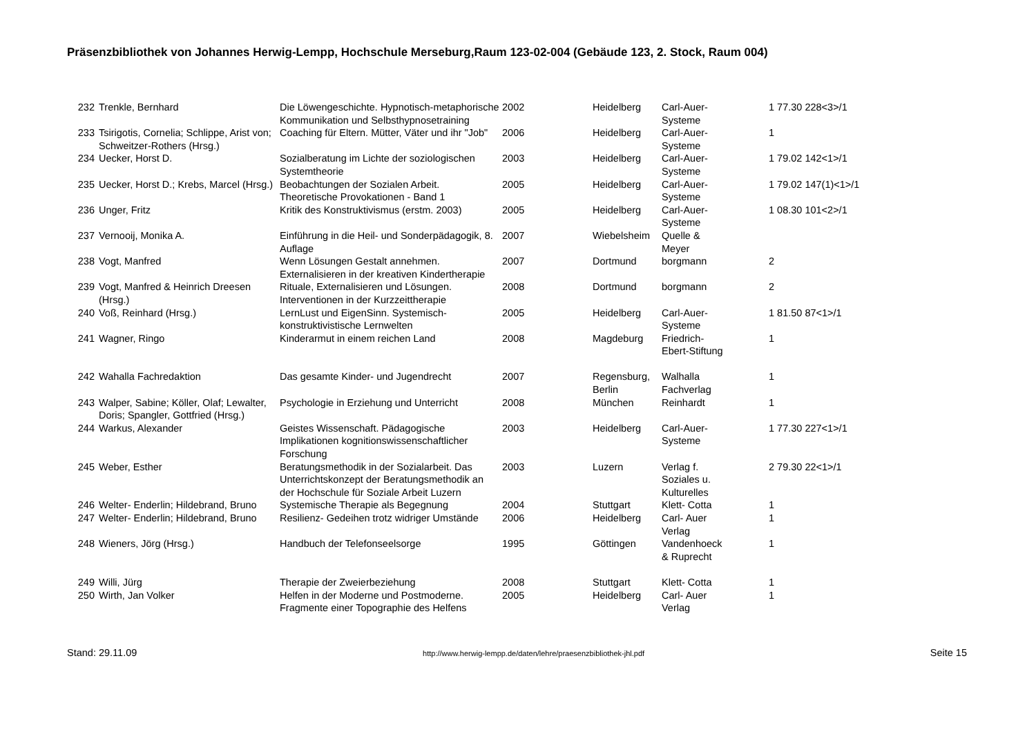Präsenzbibliothek von Johannes Herwig-Lempp, Hochschule Merseburg,Raum 123-02-004 (Gebäude 123, 2. Stock, Raum 004)
| 232 | Trenkle, Bernhard | Die Löwengeschichte. Hypnotisch-metaphorische Kommunikation und Selbsthypnosetraining | 2002 | Heidelberg | Carl-Auer- Systeme | 1 77.30 228<3>/1 |
| 233 | Tsirigotis, Cornelia; Schlippe, Arist von; Schweitzer-Rothers (Hrsg.) | Coaching für Eltern. Mütter, Väter und ihr "Job" | 2006 | Heidelberg | Carl-Auer- Systeme | 1 |
| 234 | Uecker, Horst D. | Sozialberatung im Lichte der soziologischen Systemtheorie | 2003 | Heidelberg | Carl-Auer- Systeme | 1 79.02 142<1>/1 |
| 235 | Uecker, Horst D.; Krebs, Marcel (Hrsg.) | Beobachtungen der Sozialen Arbeit. Theoretische Provokationen - Band 1 | 2005 | Heidelberg | Carl-Auer- Systeme | 1 79.02 147(1)<1>/1 |
| 236 | Unger, Fritz | Kritik des Konstruktivismus (erstm. 2003) | 2005 | Heidelberg | Carl-Auer- Systeme | 1 08.30 101<2>/1 |
| 237 | Vernooij, Monika A. | Einführung in die Heil- und Sonderpädagogik, 8. Auflage | 2007 | Wiebelsheim | Quelle & Meyer | |
| 238 | Vogt, Manfred | Wenn Lösungen Gestalt annehmen. Externalisieren in der kreativen Kindertherapie | 2007 | Dortmund | borgmann | 2 |
| 239 | Vogt, Manfred & Heinrich Dreesen (Hrsg.) | Rituale, Externalisieren und Lösungen. Interventionen in der Kurzzeittherapie | 2008 | Dortmund | borgmann | 2 |
| 240 | Voß, Reinhard (Hrsg.) | LernLust und EigenSinn. Systemisch-konstruktivistische Lernwelten | 2005 | Heidelberg | Carl-Auer- Systeme | 1 81.50 87<1>/1 |
| 241 | Wagner, Ringo | Kinderarmut in einem reichen Land | 2008 | Magdeburg | Friedrich- Ebert-Stiftung | 1 |
| 242 | Wahalla Fachredaktion | Das gesamte Kinder- und Jugendrecht | 2007 | Regensburg, Berlin | Walhalla Fachverlag | 1 |
| 243 | Walper, Sabine; Köller, Olaf; Lewalter, Doris; Spangler, Gottfried (Hrsg.) | Psychologie in Erziehung und Unterricht | 2008 | München | Reinhardt | 1 |
| 244 | Warkus, Alexander | Geistes Wissenschaft. Pädagogische Implikationen kognitionswissenschaftlicher Forschung | 2003 | Heidelberg | Carl-Auer- Systeme | 1 77.30 227<1>/1 |
| 245 | Weber, Esther | Beratungsmethodik in der Sozialarbeit. Das Unterrichtskonzept der Beratungsmethodik an der Hochschule für Soziale Arbeit Luzern | 2003 | Luzern | Verlag f. Soziales u. Kulturelles | 2 79.30 22<1>/1 |
| 246 | Welter- Enderlin; Hildebrand, Bruno | Systemische Therapie als Begegnung | 2004 | Stuttgart | Klett- Cotta | 1 |
| 247 | Welter- Enderlin; Hildebrand, Bruno | Resilienz- Gedeihen trotz widriger Umstände | 2006 | Heidelberg | Carl- Auer Verlag | 1 |
| 248 | Wieners, Jörg (Hrsg.) | Handbuch der Telefonseelsorge | 1995 | Göttingen | Vandenhoeck & Ruprecht | 1 |
| 249 | Willi, Jürg | Therapie der Zweierbeziehung | 2008 | Stuttgart | Klett- Cotta | 1 |
| 250 | Wirth, Jan Volker | Helfen in der Moderne und Postmoderne. Fragmente einer Topographie des Helfens | 2005 | Heidelberg | Carl- Auer Verlag | 1 |
Stand: 29.11.09 http://www.herwig-lempp.de/daten/lehre/praesenzbibliothek-jhl.pdf Seite 15